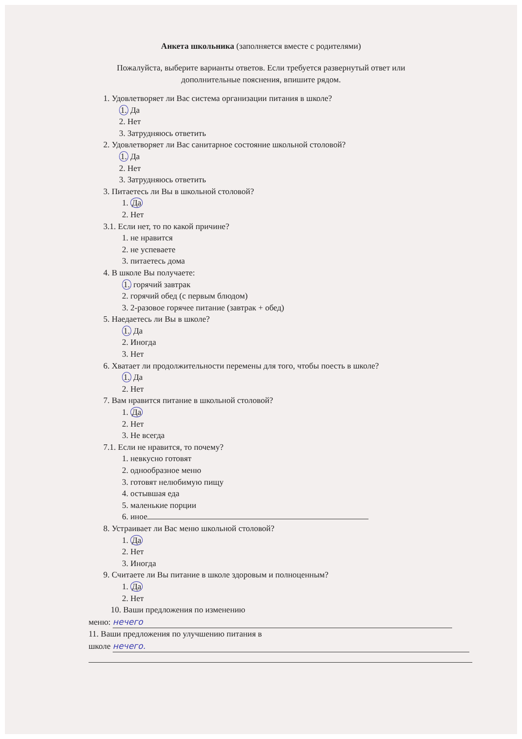Анкета школьника (заполняется вместе с родителями)
Пожалуйста, выберите варианты ответов. Если требуется развернутый ответ или
дополнительные пояснения, впишите рядом.
1. Удовлетворяет ли Вас система организации питания в школе?
1. Да
2. Нет
3. Затрудняюсь ответить
2. Удовлетворяет ли Вас санитарное состояние школьной столовой?
1. Да
2. Нет
3. Затрудняюсь ответить
3. Питаетесь ли Вы в школьной столовой?
1. Да
2. Нет
3.1. Если нет, то по какой причине?
1. не нравится
2. не успеваете
3. питаетесь дома
4. В школе Вы получаете:
1. горячий завтрак
2. горячий обед (с первым блюдом)
3. 2-разовое горячее питание (завтрак + обед)
5. Наедаетесь ли Вы в школе?
1. Да
2. Иногда
3. Нет
6. Хватает ли продолжительности перемены для того, чтобы поесть в школе?
1. Да
2. Нет
7. Вам нравится питание в школьной столовой?
1. Да
2. Нет
3. Не всегда
7.1. Если не нравится, то почему?
1. невкусно готовят
2. однообразное меню
3. готовят нелюбимую пищу
4. остывшая еда
5. маленькие порции
6. иное
8. Устраивает ли Вас меню школьной столовой?
1. Да
2. Нет
3. Иногда
9. Считаете ли Вы питание в школе здоровым и полноценным?
1. Да
2. Нет
10. Ваши предложения по изменению
меню: нечего
11. Ваши предложения по улучшению питания в
школе нечего.